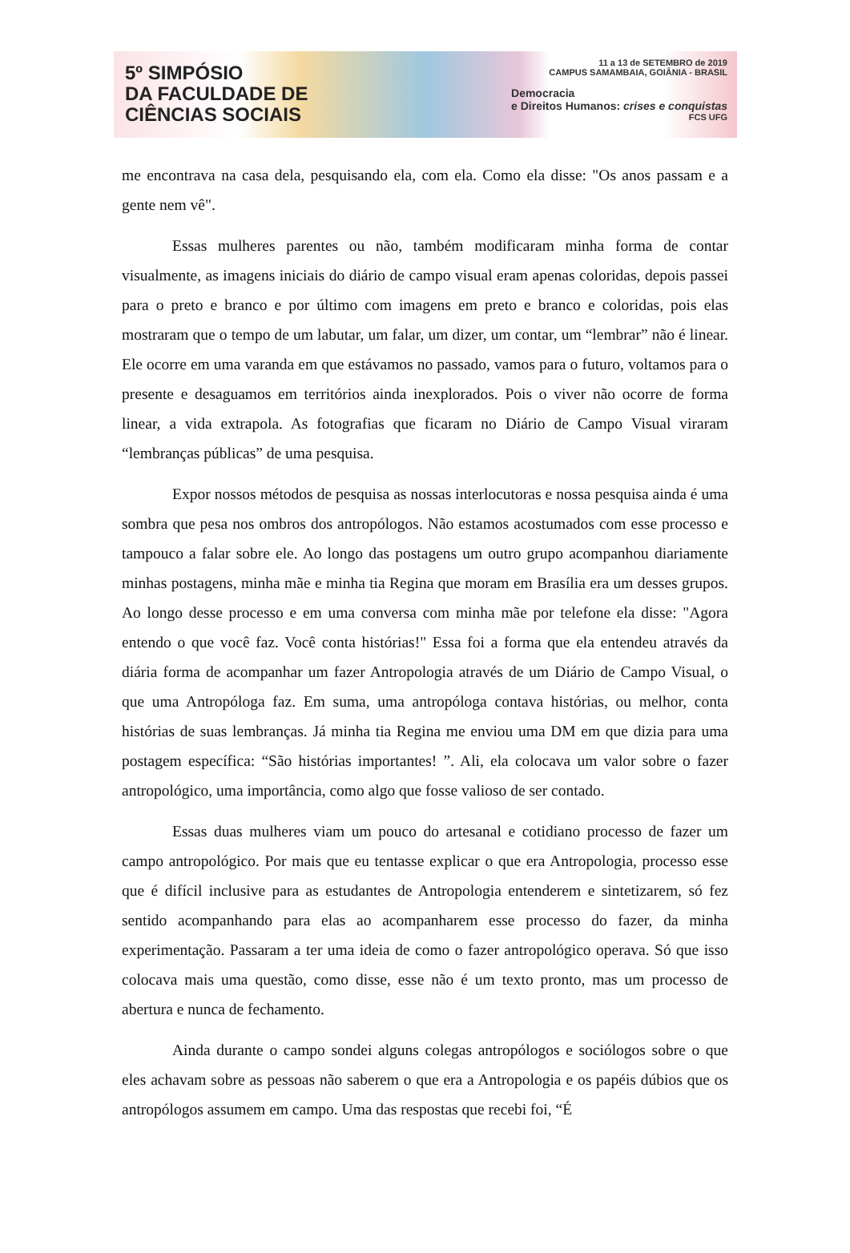5º SIMPÓSIO
DA FACULDADE DE
CIÊNCIAS SOCIAIS
11 a 13 de SETEMBRO de 2019
CAMPUS SAMAMBAIA, GOIÂNIA - BRASIL
Democracia
e Direitos Humanos: crises e conquistas
FCS UFG
me encontrava na casa dela, pesquisando ela, com ela. Como ela disse: "Os anos passam e a gente nem vê".
Essas mulheres parentes ou não, também modificaram minha forma de contar visualmente, as imagens iniciais do diário de campo visual eram apenas coloridas, depois passei para o preto e branco e por último com imagens em preto e branco e coloridas, pois elas mostraram que o tempo de um labutar, um falar, um dizer, um contar, um “lembrar” não é linear. Ele ocorre em uma varanda em que estávamos no passado, vamos para o futuro, voltamos para o presente e desaguamos em territórios ainda inexplorados. Pois o viver não ocorre de forma linear, a vida extrapola. As fotografias que ficaram no Diário de Campo Visual viraram “lembranças públicas” de uma pesquisa.
Expor nossos métodos de pesquisa as nossas interlocutoras e nossa pesquisa ainda é uma sombra que pesa nos ombros dos antropólogos. Não estamos acostumados com esse processo e tampouco a falar sobre ele. Ao longo das postagens um outro grupo acompanhou diariamente minhas postagens, minha mãe e minha tia Regina que moram em Brasília era um desses grupos. Ao longo desse processo e em uma conversa com minha mãe por telefone ela disse: "Agora entendo o que você faz. Você conta histórias!" Essa foi a forma que ela entendeu através da diária forma de acompanhar um fazer Antropologia através de um Diário de Campo Visual, o que uma Antropóloga faz. Em suma, uma antropóloga contava histórias, ou melhor, conta histórias de suas lembranças. Já minha tia Regina me enviou uma DM em que dizia para uma postagem específica: “São histórias importantes! ”. Ali, ela colocava um valor sobre o fazer antropológico, uma importância, como algo que fosse valioso de ser contado.
Essas duas mulheres viam um pouco do artesanal e cotidiano processo de fazer um campo antropológico. Por mais que eu tentasse explicar o que era Antropologia, processo esse que é difícil inclusive para as estudantes de Antropologia entenderem e sintetizarem, só fez sentido acompanhando para elas ao acompanharem esse processo do fazer, da minha experimentação. Passaram a ter uma ideia de como o fazer antropológico operava. Só que isso colocava mais uma questão, como disse, esse não é um texto pronto, mas um processo de abertura e nunca de fechamento.
Ainda durante o campo sondei alguns colegas antropólogos e sociólogos sobre o que eles achavam sobre as pessoas não saberem o que era a Antropologia e os papéis dúbios que os antropólogos assumem em campo. Uma das respostas que recebi foi, “É